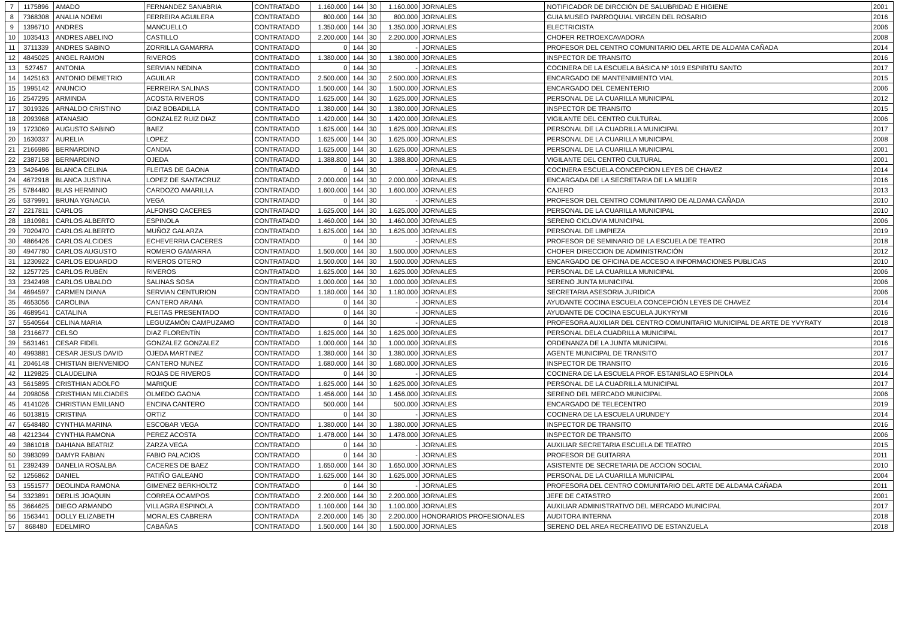| 7 | 1175896 | AMADO | FERNANDEZ SANABRIA | CONTRATADO | 1.160.000 | 144 | 30 | 1.160.000 | JORNALES | NOTIFICADOR DE DIRCCIÓN DE SALUBRIDAD E HIGIENE | 2001 |
| 8 | 7368308 | ANALIA NOEMI | FERREIRA AGUILERA | CONTRATADO | 800.000 | 144 | 30 | 800.000 | JORNALES | GUIA MUSEO PARROQUIAL VIRGEN DEL ROSARIO | 2016 |
| 9 | 1396710 | ANDRES | MANCUELLO | CONTRATADO | 1.350.000 | 144 | 30 | 1.350.000 | JORNALES | ELECTRICISTA | 2006 |
| 10 | 1035413 | ANDRES ABELINO | CASTILLO | CONTRATADO | 2.200.000 | 144 | 30 | 2.200.000 | JORNALES | CHOFER RETROEXCAVADORA | 2008 |
| 11 | 3711339 | ANDRES SABINO | ZORRILLA GAMARRA | CONTRATADO | 0 | 144 | 30 | - | JORNALES | PROFESOR DEL CENTRO COMUNITARIO DEL ARTE DE ALDAMA CAÑADA | 2014 |
| 12 | 4845025 | ANGEL RAMON | RIVEROS | CONTRATADO | 1.380.000 | 144 | 30 | 1.380.000 | JORNALES | INSPECTOR DE TRANSITO | 2016 |
| 13 | 527457 | ANTONIA | SERVIAN NEDINA | CONTRATADO | 0 | 144 | 30 | - | JORNALES | COCINERA DE LA ESCUELA BÁSICA Nº 1019 ESPIRITU SANTO | 2017 |
| 14 | 1425163 | ANTONIO DEMETRIO | AGUILAR | CONTRATADO | 2.500.000 | 144 | 30 | 2.500.000 | JORNALES | ENCARGADO DE MANTENIMIENTO VIAL | 2015 |
| 15 | 1995142 | ANUNCIO | FERREIRA SALINAS | CONTRATADO | 1.500.000 | 144 | 30 | 1.500.000 | JORNALES | ENCARGADO DEL CEMENTERIO | 2006 |
| 16 | 2547295 | ARMINDA | ACOSTA RIVEROS | CONTRATADO | 1.625.000 | 144 | 30 | 1.625.000 | JORNALES | PERSONAL DE LA CUARILLA MUNICIPAL | 2012 |
| 17 | 3019326 | ARNALDO CRISTINO | DIAZ BOBADILLA | CONTRATADO | 1.380.000 | 144 | 30 | 1.380.000 | JORNALES | INSPECTOR DE TRANSITO | 2015 |
| 18 | 2093968 | ATANASIO | GONZALEZ RUIZ DIAZ | CONTRATADO | 1.420.000 | 144 | 30 | 1.420.000 | JORNALES | VIGILANTE DEL CENTRO CULTURAL | 2006 |
| 19 | 1723069 | AUGUSTO SABINO | BAEZ | CONTRATADO | 1.625.000 | 144 | 30 | 1.625.000 | JORNALES | PERSONAL DE LA CUADRILLA MUNICIPAL | 2017 |
| 20 | 1630337 | AURELIA | LOPEZ | CONTRATADO | 1.625.000 | 144 | 30 | 1.625.000 | JORNALES | PERSONAL DE LA CUARILLA MUNICIPAL | 2008 |
| 21 | 2166986 | BERNARDINO | CANDIA | CONTRATADO | 1.625.000 | 144 | 30 | 1.625.000 | JORNALES | PERSONAL DE LA CUARILLA MUNICIPAL | 2001 |
| 22 | 2387158 | BERNARDINO | OJEDA | CONTRATADO | 1.388.800 | 144 | 30 | 1.388.800 | JORNALES | VIGILANTE DEL CENTRO CULTURAL | 2001 |
| 23 | 3426496 | BLANCA CELINA | FLEITAS DE GAONA | CONTRATADO | 0 | 144 | 30 | - | JORNALES | COCINERA ESCUELA CONCEPCION LEYES DE CHAVEZ | 2014 |
| 24 | 4672918 | BLANCA JUSTINA | LOPEZ DE SANTACRUZ | CONTRATADO | 2.000.000 | 144 | 30 | 2.000.000 | JORNALES | ENCARGADA DE LA SECRETARIA DE LA MUJER | 2016 |
| 25 | 5784480 | BLAS HERMINIO | CARDOZO AMARILLA | CONTRATADO | 1.600.000 | 144 | 30 | 1.600.000 | JORNALES | CAJERO | 2013 |
| 26 | 5379991 | BRUNA YGNACIA | VEGA | CONTRATADO | 0 | 144 | 30 | - | JORNALES | PROFESOR DEL CENTRO COMUNITARIO DE ALDAMA CAÑADA | 2010 |
| 27 | 2217811 | CARLOS | ALFONSO CACERES | CONTRATADO | 1.625.000 | 144 | 30 | 1.625.000 | JORNALES | PERSONAL DE LA CUARILLA MUNICIPAL | 2010 |
| 28 | 1810981 | CARLOS ALBERTO | ESPINOLA | CONTRATADO | 1.460.000 | 144 | 30 | 1.460.000 | JORNALES | SERENO CICLOVIA MUNICIPAL | 2006 |
| 29 | 7020470 | CARLOS ALBERTO | MUÑOZ GALARZA | CONTRATADO | 1.625.000 | 144 | 30 | 1.625.000 | JORNALES | PERSONAL DE LIMPIEZA | 2019 |
| 30 | 4866426 | CARLOS ALCIDES | ECHEVERRIA CACERES | CONTRATADO | 0 | 144 | 30 | - | JORNALES | PROFESOR DE SEMINARIO DE LA ESCUELA DE TEATRO | 2018 |
| 30 | 4947780 | CARLOS AUGUSTO | ROMERO GAMARRA | CONTRATADO | 1.500.000 | 144 | 30 | 1.500.000 | JORNALES | CHOFER DIRECCION DE ADMINISTRACIÓN | 2012 |
| 31 | 1230922 | CARLOS EDUARDO | RIVEROS OTERO | CONTRATADO | 1.500.000 | 144 | 30 | 1.500.000 | JORNALES | ENCARGADO DE OFICINA DE ACCESO A INFORMACIONES PUBLICAS | 2010 |
| 32 | 1257725 | CARLOS RUBÉN | RIVEROS | CONTRATADO | 1.625.000 | 144 | 30 | 1.625.000 | JORNALES | PERSONAL DE LA CUARILLA MUNICIPAL | 2006 |
| 33 | 2342498 | CARLOS UBALDO | SALINAS SOSA | CONTRATADO | 1.000.000 | 144 | 30 | 1.000.000 | JORNALES | SERENO JUNTA MUNICIPAL | 2006 |
| 34 | 4694597 | CARMEN DIANA | SERVIAN CENTURION | CONTRATADO | 1.180.000 | 144 | 30 | 1.180.000 | JORNALES | SECRETARIA ASESORIA JURIDICA | 2006 |
| 35 | 4653056 | CAROLINA | CANTERO ARANA | CONTRATADO | 0 | 144 | 30 | - | JORNALES | AYUDANTE COCINA ESCUELA CONCEPCIÓN LEYES DE CHAVEZ | 2014 |
| 36 | 4689541 | CATALINA | FLEITAS PRESENTADO | CONTRATADO | 0 | 144 | 30 | - | JORNALES | AYUDANTE DE COCINA ESCUELA JUKYRYMI | 2016 |
| 37 | 5540564 | CELINA MARIA | LEGUIZAMÓN CAMPUZAMO | CONTRATADO | 0 | 144 | 30 | - | JORNALES | PROFESORA AUXILIAR DEL CENTRO COMUNITARIO MUNICIPAL DE ARTE DE YVYRATY | 2018 |
| 38 | 2316677 | CELSO | DIAZ FLORENTÍN | CONTRATADO | 1.625.000 | 144 | 30 | 1.625.000 | JORNALES | PERSONAL DELA CUADRILLA MUNICIPAL | 2017 |
| 39 | 5631461 | CESAR FIDEL | GONZALEZ GONZALEZ | CONTRATADO | 1.000.000 | 144 | 30 | 1.000.000 | JORNALES | ORDENANZA DE LA JUNTA MUNICIPAL | 2016 |
| 40 | 4993881 | CESAR JESUS DAVID | OJEDA MARTINEZ | CONTRATADO | 1.380.000 | 144 | 30 | 1.380.000 | JORNALES | AGENTE MUNICIPAL DE TRANSITO | 2017 |
| 41 | 2046148 | CHISTIAN BIENVENIDO | CANTERO NUNEZ | CONTRATADO | 1.680.000 | 144 | 30 | 1.680.000 | JORNALES | INSPECTOR DE TRANSITO | 2016 |
| 42 | 1129825 | CLAUDELINA | ROJAS DE RIVEROS | CONTRATADO | 0 | 144 | 30 | - | JORNALES | COCINERA DE LA ESCUELA PROF. ESTANISLAO ESPINOLA | 2014 |
| 43 | 5615895 | CRISTHIAN ADOLFO | MARIQUE | CONTRATADO | 1.625.000 | 144 | 30 | 1.625.000 | JORNALES | PERSONAL DE LA CUADRILLA MUNICIPAL | 2017 |
| 44 | 2098056 | CRISTHIAN MILCIADES | OLMEDO GAONA | CONTRATADO | 1.456.000 | 144 | 30 | 1.456.000 | JORNALES | SERENO DEL MERCADO MUNICIPAL | 2006 |
| 45 | 4141026 | CHRISTIAN EMILIANO | ENCINA CANTERO | CONTRATADO | 500.000 | 144 | | 500.000 | JORNALES | ENCARGADO DE TELECENTRO | 2019 |
| 46 | 5013815 | CRISTINA | ORTIZ | CONTRATADO | 0 | 144 | 30 | - | JORNALES | COCINERA DE LA ESCUELA URUNDE'Y | 2014 |
| 47 | 6548480 | CYNTHIA MARINA | ESCOBAR VEGA | CONTRATADO | 1.380.000 | 144 | 30 | 1.380.000 | JORNALES | INSPECTOR DE TRANSITO | 2016 |
| 48 | 4212344 | CYNTHIA RAMONA | PEREZ ACOSTA | CONTRATADO | 1.478.000 | 144 | 30 | 1.478.000 | JORNALES | INSPECTOR DE TRANSITO | 2006 |
| 49 | 3861018 | DAHIANA BEATRIZ | ZARZA VEGA | CONTRATADO | 0 | 144 | 30 | - | JORNALES | AUXILIAR SECRETARIA ESCUELA DE TEATRO | 2015 |
| 50 | 3983099 | DAMYR FABIAN | FABIO PALACIOS | CONTRATADO | 0 | 144 | 30 | - | JORNALES | PROFESOR DE GUITARRA | 2011 |
| 51 | 2392439 | DANELIA ROSALBA | CACERES DE BAEZ | CONTRATADO | 1.650.000 | 144 | 30 | 1.650.000 | JORNALES | ASISTENTE DE SECRETARIA DE ACCION SOCIAL | 2010 |
| 52 | 1256862 | DANIEL | PATIÑO GALEANO | CONTRATADO | 1.625.000 | 144 | 30 | 1.625.000 | JORNALES | PERSONAL DE LA CUARILLA MUNICIPAL | 2004 |
| 53 | 1551577 | DEOLINDA RAMONA | GIMENEZ BERKHOLTZ | CONTRATADO | 0 | 144 | 30 | - | JORNALES | PROFESORA DEL CENTRO COMUNITARIO DEL ARTE DE ALDAMA CAÑADA | 2011 |
| 54 | 3323891 | DERLIS JOAQUIN | CORREA OCAMPOS | CONTRATADO | 2.200.000 | 144 | 30 | 2.200.000 | JORNALES | JEFE DE CATASTRO | 2001 |
| 55 | 3664625 | DIEGO ARMANDO | VILLAGRA ESPINOLA | CONTRATADO | 1.100.000 | 144 | 30 | 1.100.000 | JORNALES | AUXILIAR ADMINISTRATIVO DEL MERCADO MUNICIPAL | 2017 |
| 56 | 1563441 | DOLLY ELIZABETH | MORALES CABRERA | CONTRATADA | 2.200.000 | 145 | 30 | 2.200.000 | HONORARIOS PROFESIONALES | AUDITORA INTERNA | 2018 |
| 57 | 868480 | EDELMIRO | CABAÑAS | CONTRATADO | 1.500.000 | 144 | 30 | 1.500.000 | JORNALES | SERENO DEL AREA RECREATIVO DE ESTANZUELA | 2018 |